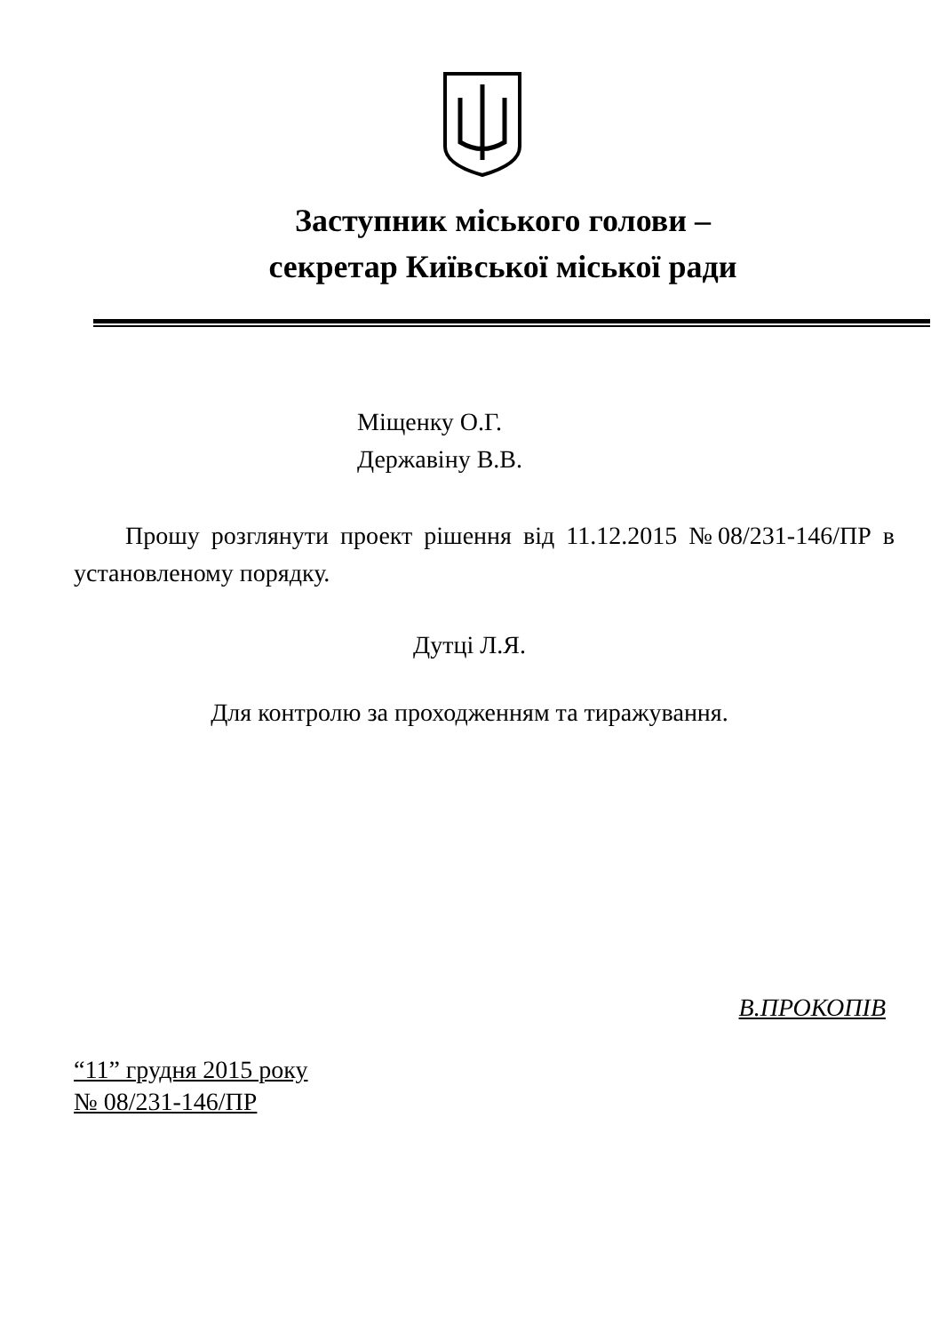Заступник міського голови –
секретар Київської міської ради
Міщенку О.Г.
Державіну В.В.
Прошу розглянути проект рішення від 11.12.2015 №08/231-146/ПР в установленому порядку.
Дутці Л.Я.
Для контролю за проходженням та тиражування.
В.ПРОКОПІВ
“11” грудня 2015 року
№ 08/231-146/ПР